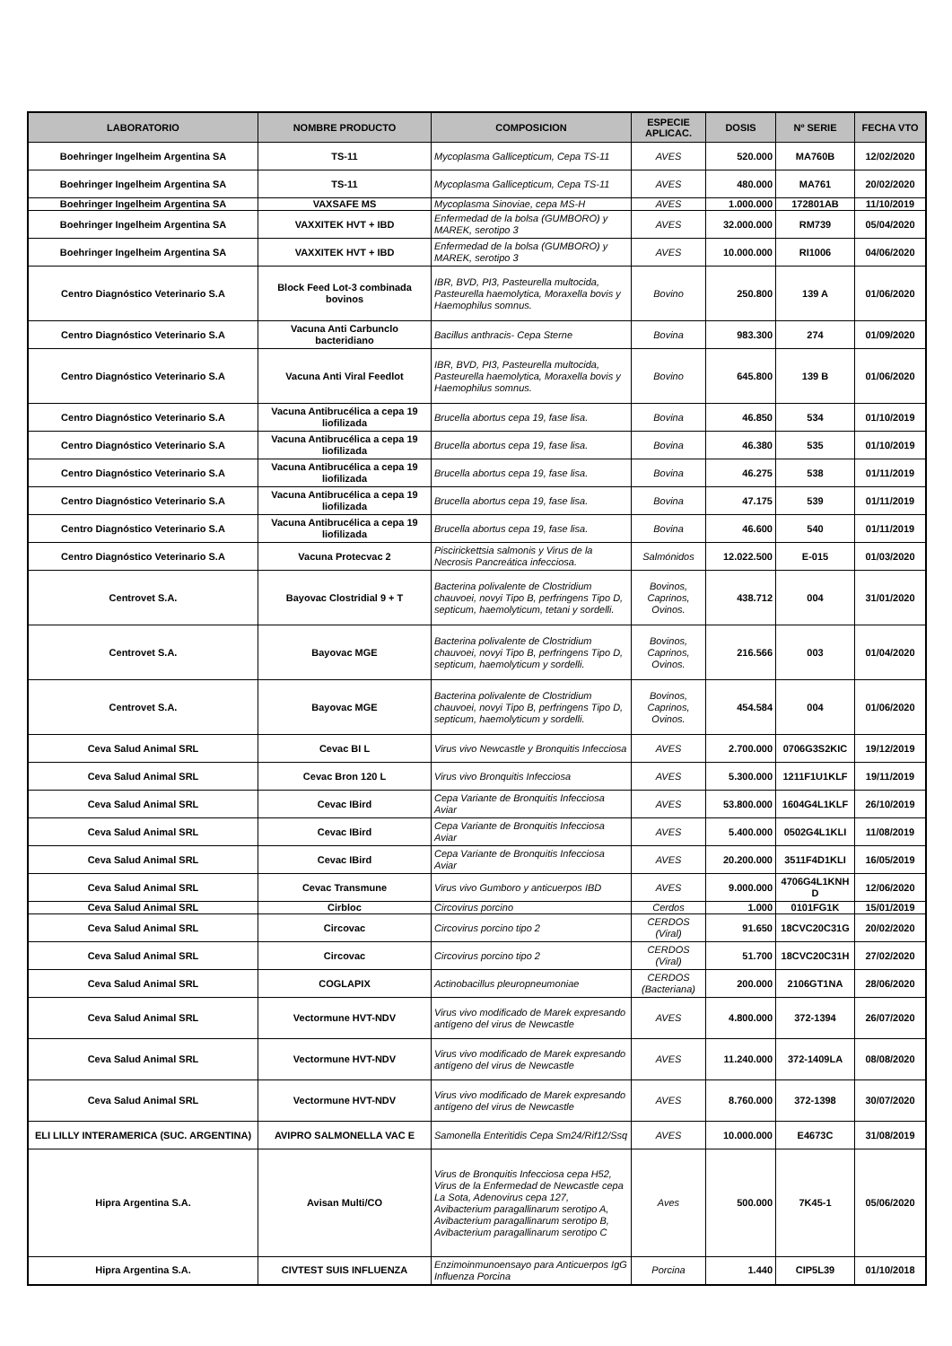| LABORATORIO | NOMBRE PRODUCTO | COMPOSICION | ESPECIE APLICAC. | DOSIS | Nº SERIE | FECHA VTO |
| --- | --- | --- | --- | --- | --- | --- |
| Boehringer Ingelheim Argentina SA | TS-11 | Mycoplasma Gallicepticum, Cepa TS-11 | AVES | 520.000 | MA760B | 12/02/2020 |
| Boehringer Ingelheim Argentina SA | TS-11 | Mycoplasma Gallicepticum, Cepa TS-11 | AVES | 480.000 | MA761 | 20/02/2020 |
| Boehringer Ingelheim Argentina SA | VAXSAFE MS | Mycoplasma Sinoviae, cepa MS-H | AVES | 1.000.000 | 172801AB | 11/10/2019 |
| Boehringer Ingelheim Argentina SA | VAXXITEK HVT + IBD | Enfermedad de la bolsa (GUMBORO) y MAREK, serotipo 3 | AVES | 32.000.000 | RM739 | 05/04/2020 |
| Boehringer Ingelheim Argentina SA | VAXXITEK HVT + IBD | Enfermedad de la bolsa (GUMBORO) y MAREK, serotipo 3 | AVES | 10.000.000 | RI1006 | 04/06/2020 |
| Centro Diagnóstico Veterinario S.A | Block Feed Lot-3 combinada bovinos | IBR, BVD, PI3, Pasteurella multocida, Pasteurella haemolytica, Moraxella bovis y Haemophilus somnus. | Bovino | 250.800 | 139 A | 01/06/2020 |
| Centro Diagnóstico Veterinario S.A | Vacuna Anti Carbunclo bacteridiano | Bacillus anthracis- Cepa Sterne | Bovina | 983.300 | 274 | 01/09/2020 |
| Centro Diagnóstico Veterinario S.A | Vacuna Anti Viral Feedlot | IBR, BVD, PI3, Pasteurella multocida, Pasteurella haemolytica, Moraxella bovis y Haemophilus somnus. | Bovino | 645.800 | 139 B | 01/06/2020 |
| Centro Diagnóstico Veterinario S.A | Vacuna Antibrucélica a cepa 19 liofilizada | Brucella abortus cepa 19, fase lisa. | Bovina | 46.850 | 534 | 01/10/2019 |
| Centro Diagnóstico Veterinario S.A | Vacuna Antibrucélica a cepa 19 liofilizada | Brucella abortus cepa 19, fase lisa. | Bovina | 46.380 | 535 | 01/10/2019 |
| Centro Diagnóstico Veterinario S.A | Vacuna Antibrucélica a cepa 19 liofilizada | Brucella abortus cepa 19, fase lisa. | Bovina | 46.275 | 538 | 01/11/2019 |
| Centro Diagnóstico Veterinario S.A | Vacuna Antibrucélica a cepa 19 liofilizada | Brucella abortus cepa 19, fase lisa. | Bovina | 47.175 | 539 | 01/11/2019 |
| Centro Diagnóstico Veterinario S.A | Vacuna Antibrucélica a cepa 19 liofilizada | Brucella abortus cepa 19, fase lisa. | Bovina | 46.600 | 540 | 01/11/2019 |
| Centro Diagnóstico Veterinario S.A | Vacuna Protecvac 2 | Piscirickettsia salmonis y Virus de la Necrosis Pancreática infecciosa. | Salmónidos | 12.022.500 | E-015 | 01/03/2020 |
| Centrovet S.A. | Bayovac Clostridial 9 + T | Bacterina polivalente de Clostridium chauvoei, novyi Tipo B, perfringens Tipo D, septicum, haemolyticum, tetani y sordelli. | Bovinos, Caprinos, Ovinos. | 438.712 | 004 | 31/01/2020 |
| Centrovet S.A. | Bayovac MGE | Bacterina polivalente de Clostridium chauvoei, novyi Tipo B, perfringens Tipo D, septicum, haemolyticum y sordelli. | Bovinos, Caprinos, Ovinos. | 216.566 | 003 | 01/04/2020 |
| Centrovet S.A. | Bayovac MGE | Bacterina polivalente de Clostridium chauvoei, novyi Tipo B, perfringens Tipo D, septicum, haemolyticum y sordelli. | Bovinos, Caprinos, Ovinos. | 454.584 | 004 | 01/06/2020 |
| Ceva Salud Animal SRL | Cevac BI L | Virus vivo Newcastle y Bronquitis Infecciosa | AVES | 2.700.000 | 0706G3S2KIC | 19/12/2019 |
| Ceva Salud Animal SRL | Cevac Bron 120 L | Virus vivo Bronquitis Infecciosa | AVES | 5.300.000 | 1211F1U1KLF | 19/11/2019 |
| Ceva Salud Animal SRL | Cevac IBird | Cepa Variante de Bronquitis Infecciosa Aviar | AVES | 53.800.000 | 1604G4L1KLF | 26/10/2019 |
| Ceva Salud Animal SRL | Cevac IBird | Cepa Variante de Bronquitis Infecciosa Aviar | AVES | 5.400.000 | 0502G4L1KLI | 11/08/2019 |
| Ceva Salud Animal SRL | Cevac IBird | Cepa Variante de Bronquitis Infecciosa Aviar | AVES | 20.200.000 | 3511F4D1KLI | 16/05/2019 |
| Ceva Salud Animal SRL | Cevac Transmune | Virus vivo Gumboro y anticuerpos IBD | AVES | 9.000.000 | 4706G4L1KNH D | 12/06/2020 |
| Ceva Salud Animal SRL | Cirbloc | Circovirus porcino | Cerdos | 1.000 | 0101FG1K | 15/01/2019 |
| Ceva Salud Animal SRL | Circovac | Circovirus porcino tipo 2 | CERDOS (Viral) | 91.650 | 18CVC20C31G | 20/02/2020 |
| Ceva Salud Animal SRL | Circovac | Circovirus porcino tipo 2 | CERDOS (Viral) | 51.700 | 18CVC20C31H | 27/02/2020 |
| Ceva Salud Animal SRL | COGLAPIX | Actinobacillus pleuropneumoniae | CERDOS (Bacteriana) | 200.000 | 2106GT1NA | 28/06/2020 |
| Ceva Salud Animal SRL | Vectormune HVT-NDV | Virus vivo modificado de Marek expresando antígeno del virus de Newcastle | AVES | 4.800.000 | 372-1394 | 26/07/2020 |
| Ceva Salud Animal SRL | Vectormune HVT-NDV | Virus vivo modificado de Marek expresando antígeno del virus de Newcastle | AVES | 11.240.000 | 372-1409LA | 08/08/2020 |
| Ceva Salud Animal SRL | Vectormune HVT-NDV | Virus vivo modificado de Marek expresando antígeno del virus de Newcastle | AVES | 8.760.000 | 372-1398 | 30/07/2020 |
| ELI LILLY INTERAMERICA (SUC. ARGENTINA) | AVIPRO SALMONELLA VAC E | Samonella Enteritidis Cepa Sm24/Rif12/Ssq | AVES | 10.000.000 | E4673C | 31/08/2019 |
| Hipra Argentina S.A. | Avisan Multi/CO | Virus de Bronquitis Infecciosa cepa H52, Virus de la Enfermedad de Newcastle cepa La Sota, Adenovirus cepa 127, Avibacterium paragallinarum serotipo A, Avibacterium paragallinarum serotipo B, Avibacterium paragallinarum serotipo C | Aves | 500.000 | 7K45-1 | 05/06/2020 |
| Hipra Argentina S.A. | CIVTEST SUIS INFLUENZA | Enzimoinmunoensayo para Anticuerpos IgG Influenza Porcina | Porcina | 1.440 | CIP5L39 | 01/10/2018 |